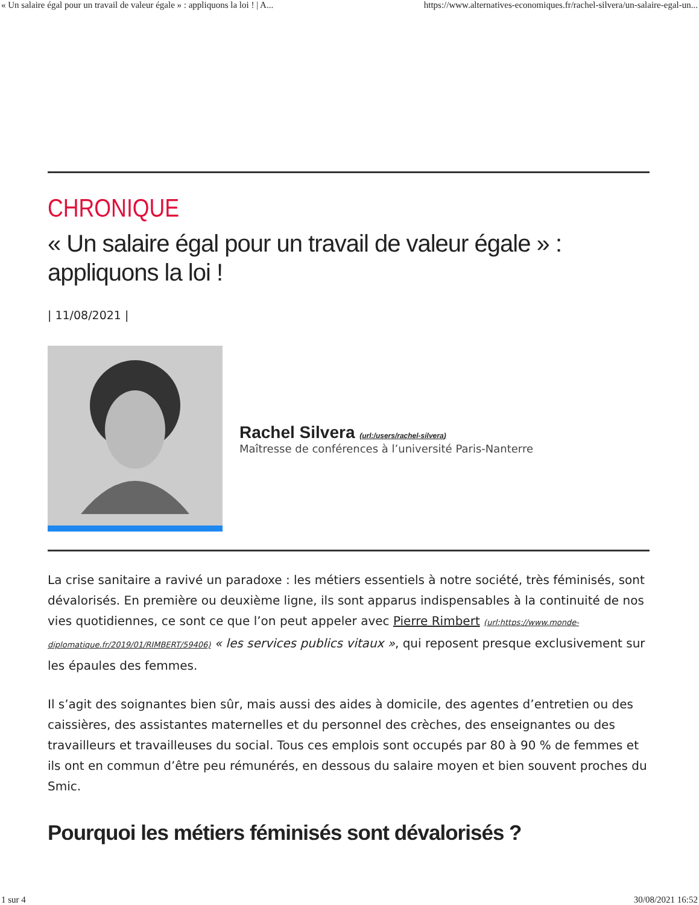« Un salaire égal pour un travail de valeur égale » : appliquons la loi ! | A... https://www.alternatives-economiques.fr/rachel-silvera/un-salaire-egal-un...
CHRONIQUE
« Un salaire égal pour un travail de valeur égale » : appliquons la loi !
| 11/08/2021 |
Rachel Silvera (url:/users/rachel-silvera)
Maîtresse de conférences à l’université Paris-Nanterre
La crise sanitaire a ravivé un paradoxe : les métiers essentiels à notre société, très féminisés, sont dévalorisés. En première ou deuxième ligne, ils sont apparus indispensables à la continuité de nos vies quotidiennes, ce sont ce que l’on peut appeler avec Pierre Rimbert (url:https://www.monde-diplomatique.fr/2019/01/RIMBERT/59406) « les services publics vitaux », qui reposent presque exclusivement sur les épaules des femmes.
Il s’agit des soignantes bien sûr, mais aussi des aides à domicile, des agentes d’entretien ou des caissières, des assistantes maternelles et du personnel des crèches, des enseignantes ou des travailleurs et travailleuses du social. Tous ces emplois sont occupés par 80 à 90 % de femmes et ils ont en commun d’être peu rémunérés, en dessous du salaire moyen et bien souvent proches du Smic.
Pourquoi les métiers féminisés sont dévalorisés ?
1 sur 4 30/08/2021 16:52